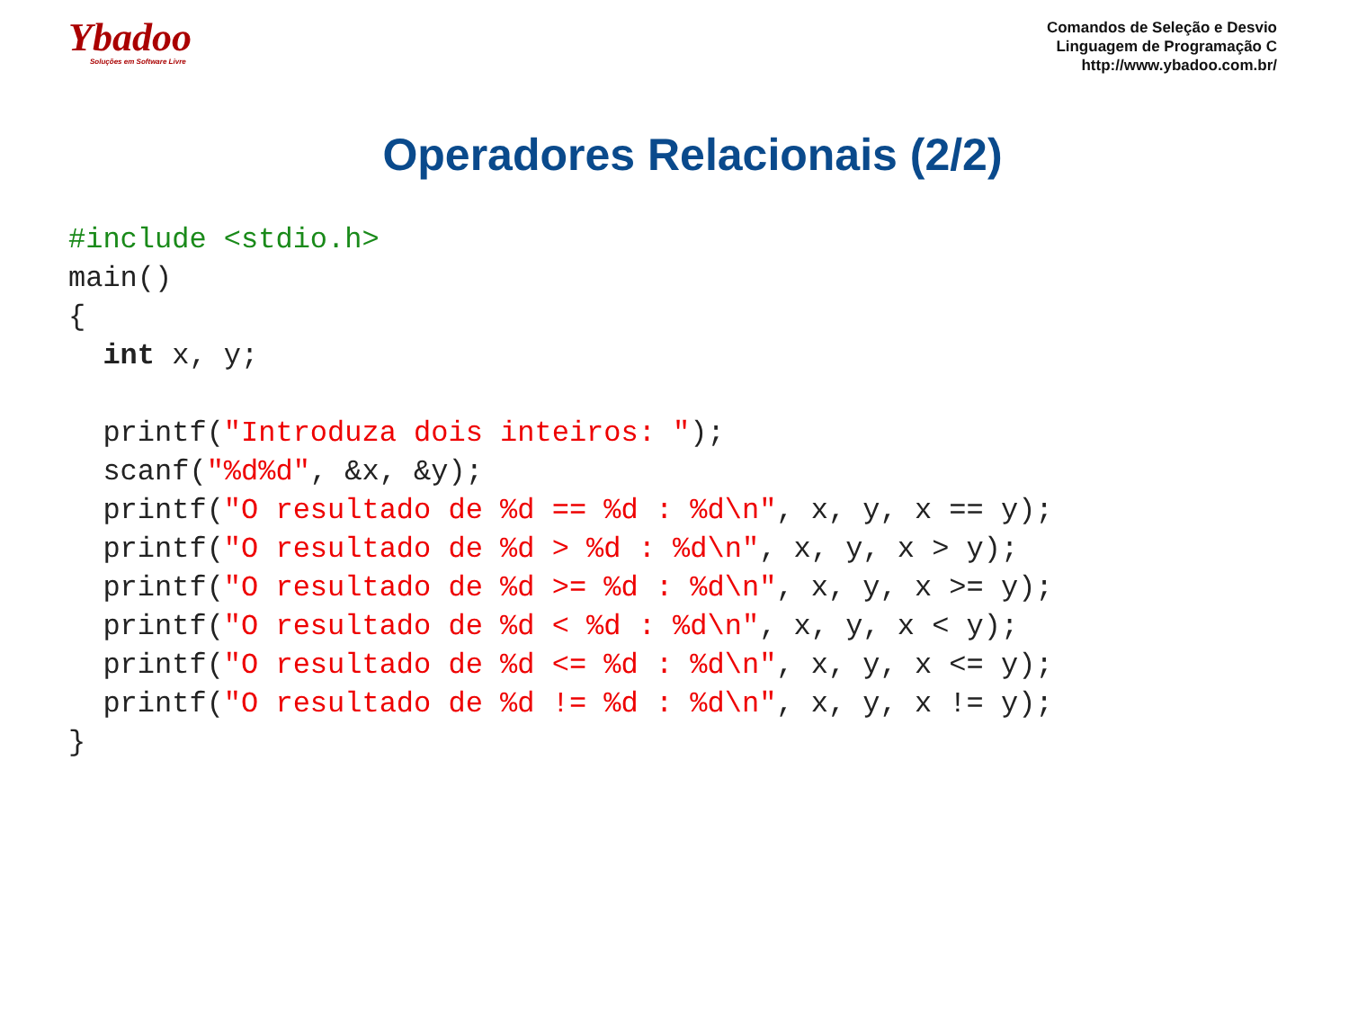Ybadoo
Soluções em Software Livre
Comandos de Seleção e Desvio
Linguagem de Programação C
http://www.ybadoo.com.br/
Operadores Relacionais (2/2)
#include <stdio.h>
main()
{
  int x, y;

  printf("Introduza dois inteiros: ");
  scanf("%d%d", &x, &y);
  printf("O resultado de %d == %d : %d\n", x, y, x == y);
  printf("O resultado de %d > %d : %d\n", x, y, x > y);
  printf("O resultado de %d >= %d : %d\n", x, y, x >= y);
  printf("O resultado de %d < %d : %d\n", x, y, x < y);
  printf("O resultado de %d <= %d : %d\n", x, y, x <= y);
  printf("O resultado de %d != %d : %d\n", x, y, x != y);
}